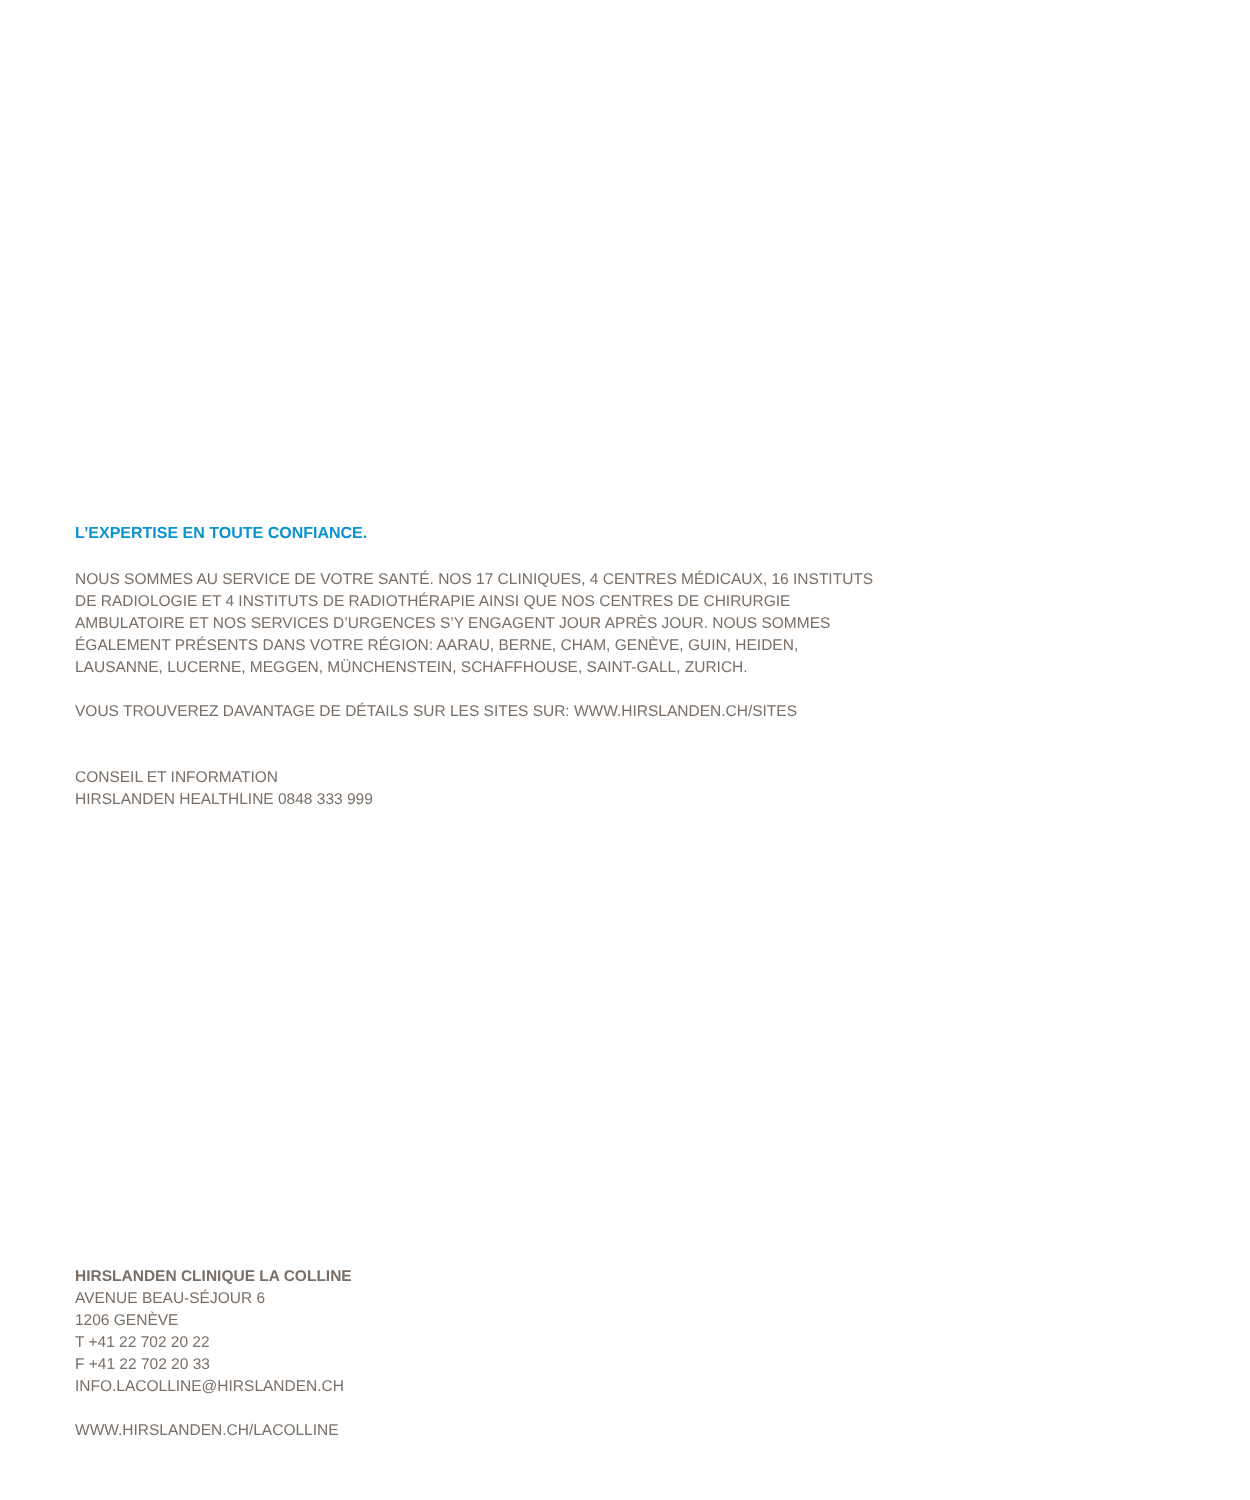L’EXPERTISE EN TOUTE CONFIANCE.
NOUS SOMMES AU SERVICE DE VOTRE SANTÉ. NOS 17 CLINIQUES, 4 CENTRES MÉDICAUX, 16 INSTITUTS
DE RADIOLOGIE ET 4 INSTITUTS DE RADIOTHÉRAPIE AINSI QUE NOS CENTRES DE CHIRURGIE
AMBULATOIRE ET NOS SERVICES D’URGENCES S’Y ENGAGENT JOUR APRÈS JOUR. NOUS SOMMES
ÉGALEMENT PRÉSENTS DANS VOTRE RÉGION: AARAU, BERNE, CHAM, GENÈVE, GUIN, HEIDEN,
LAUSANNE, LUCERNE, MEGGEN, MÜNCHENSTEIN, SCHAFFHOUSE, SAINT-GALL, ZURICH.
VOUS TROUVEREZ DAVANTAGE DE DÉTAILS SUR LES SITES SUR: WWW.HIRSLANDEN.CH/SITES
CONSEIL ET INFORMATION
HIRSLANDEN HEALTHLINE 0848 333 999
HIRSLANDEN CLINIQUE LA COLLINE
AVENUE BEAU-SÉJOUR 6
1206 GENÈVE
T +41 22 702 20 22
F +41 22 702 20 33
INFO.LACOLLINE@HIRSLANDEN.CH
WWW.HIRSLANDEN.CH/LACOLLINE